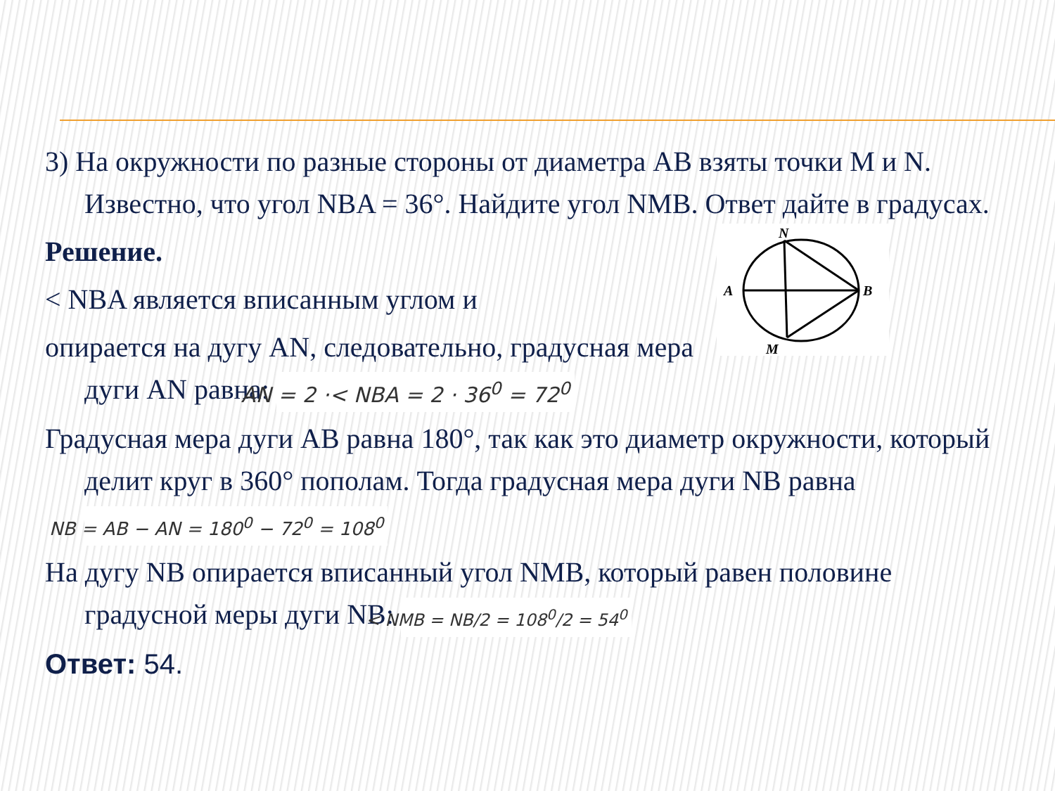3) На окружности по разные стороны от диаметра AB взяты точки M и N. Известно, что угол NBA = 36°. Найдите угол NMB. Ответ дайте в градусах.
N
A
B
M
Решение.
< NBA является вписанным углом и
опирается на дугу AN, следовательно, градусная мера дуги AN равна: AN = 2 ·< NBA = 2 · 36<sup>0</sup> = 72<sup>0</sup>
Градусная мера дуги AB равна 180°, так как это диаметр окружности, который делит круг в 360° пополам. Тогда градусная мера дуги NB равна NB = AB − AN = 180<sup>0</sup> − 72<sup>0</sup> = 108<sup>0</sup>
На дугу NB опирается вписанный угол NMB, который равен половине градусной меры дуги NB: < NMB = NB/2 = 108<sup>0</sup>/2 = 54<sup>0</sup>
Ответ: 54.